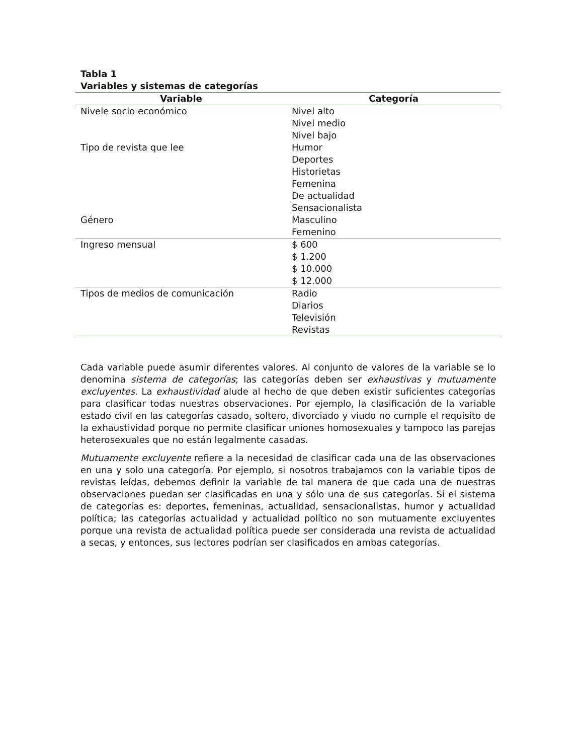Tabla 1
Variables y sistemas de categorías
| Variable | Categoría |
| --- | --- |
| Nivele socio económico | Nivel alto Nivel medio Nivel bajo |
| Tipo de revista que lee | Humor Deportes Historietas Femenina De actualidad Sensacionalista |
| Género | Masculino Femenino |
| Ingreso mensual | $ 600 $ 1.200 $ 10.000 $ 12.000 |
| Tipos de medios de comunicación | Radio Diarios Televisión Revistas |
Cada variable puede asumir diferentes valores. Al conjunto de valores de la variable se lo denomina sistema de categorías; las categorías deben ser exhaustivas y mutuamente excluyentes. La exhaustividad alude al hecho de que deben existir suficientes categorías para clasificar todas nuestras observaciones. Por ejemplo, la clasificación de la variable estado civil en las categorías casado, soltero, divorciado y viudo no cumple el requisito de la exhaustividad porque no permite clasificar uniones homosexuales y tampoco las parejas heterosexuales que no están legalmente casadas.
Mutuamente excluyente refiere a la necesidad de clasificar cada una de las observaciones en una y solo una categoría. Por ejemplo, si nosotros trabajamos con la variable tipos de revistas leídas, debemos definir la variable de tal manera de que cada una de nuestras observaciones puedan ser clasificadas en una y sólo una de sus categorías. Si el sistema de categorías es: deportes, femeninas, actualidad, sensacionalistas, humor y actualidad política; las categorías actualidad y actualidad político no son mutuamente excluyentes porque una revista de actualidad política puede ser considerada una revista de actualidad a secas, y entonces, sus lectores podrían ser clasificados en ambas categorías.